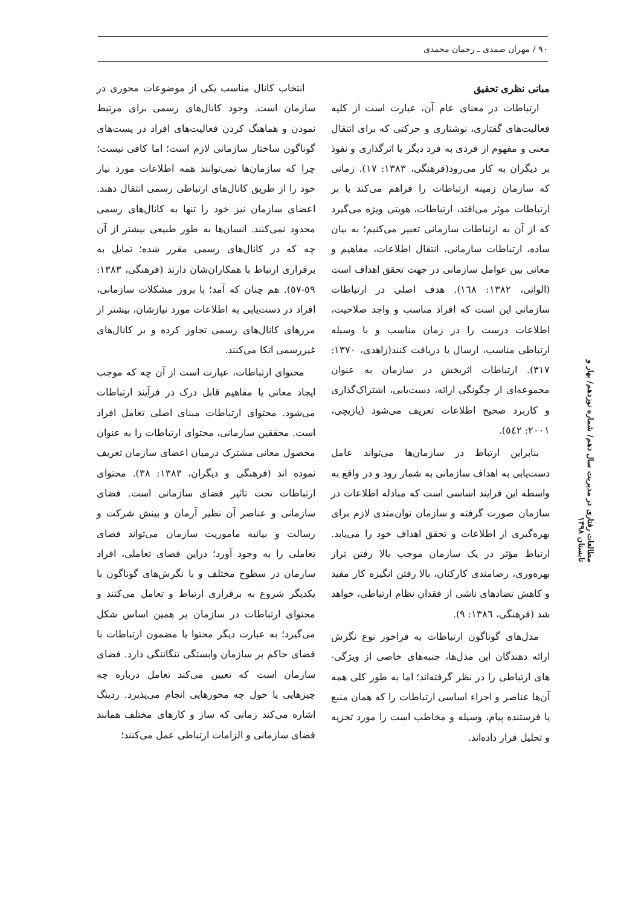۹۰ / مهران صمدی ـ رحمان محمدی
مبانی نظری تحقیق
ارتباطات در معنای عام آن، عبارت است از کلیه فعالیت‌های گفتاری، نوشتاری و حرکتی که برای انتقال معنی و مفهوم از فردی به فرد دیگر یا اثرگذاری و نفوذ بر دیگران به کار می‌رود(فرهنگی، ۱۳۸۳: ۱۷). زمانی که سازمان زمینه ارتباطات را فراهم می‌کند یا بر ارتباطات موثر می‌افتد، ارتباطات، هویتی ویژه می‌گیرد که از آن به ارتباطات سازمانی تعبیر می‌کنیم؛ به بیان ساده، ارتباطات سازمانی، انتقال اطلاعات، مفاهیم و معانی بین عوامل سازمانی در جهت تحقق اهداف است (الوانی، ۱۳۸۲: ۱٦۸). هدف اصلی در ارتباطات سازمانی این است که افراد مناسب و واجد صلاحیت، اطلاعات درست را در زمان مناسب و با وسیله ارتباطی مناسب، ارسال یا دریافت کنند(زاهدی، ۱۳۷۰: ۳۱۷). ارتباطات اثربخش در سازمان به عنوان مجموعه‌ای از چگونگی ارائه، دست‌یابی، اشتراک‌گذاری و کاربرد صحیح اطلاعات تعریف می‌شود (یازیچی، ۲۰۰۱: ٥٤۲).
بنابراین ارتباط در سازمان‌ها می‌تواند عامل دست‌یابی به اهداف سازمانی به شمار رود و در واقع به واسطه این فرایند اساسی است که مبادله اطلاعات در سازمان صورت گرفته و سازمان توان‌مندی لازم برای بهره‌گیری از اطلاعات و تحقق اهداف خود را می‌یابد. ارتباط مؤثر در یک سازمان موجب بالا رفتن تراز بهره‌وری، رضامندی کارکنان، بالا رفتن انگیزه کار مفید و کاهش تضادهای ناشی از فقدان نظام ارتباطی، خواهد شد (فرهنگی، ۱۳۸٦: ۹).
مدل‌های گوناگون ارتباطات به فراخور نوع نگرش ارائه دهندگان این مدل‌ها، جنبه‌های خاصی از ویژگی-های ارتباطی را در نظر گرفته‌اند؛ اما به طور کلی همه آن‌ها عناصر و اجزاء اساسی ارتباطات را که همان منبع یا فرستنده پیام، وسیله و مخاطب است را مورد تجزیه و تحلیل قرار داده‌اند.
انتخاب کانال مناسب یکی از موضوعات محوری در سازمان است. وجود کانال‌های رسمی برای مرتبط نمودن و هماهنگ کردن فعالیت‌های افراد در پست‌های گوناگون ساختار سازمانی لازم است؛ اما کافی نیست؛ چرا که سازمان‌ها نمی‌توانند همه اطلاعات مورد نیاز خود را از طریق کانال‌های ارتباطی رسمی انتقال دهند. اعضای سازمان نیز خود را تنها به کانال‌های رسمی محدود نمی‌کنند. انسان‌ها به طور طبیعی بیشتر از آن چه که در کانال‌های رسمی مقرر شده؛ تمایل به برقراری ارتباط با همکاران‌شان دارند (فرهنگی، ۱۳۸۳: ٥۹-٥۷). هم چنان که آمد؛ با بروز مشکلات سازمانی، افراد در دست‌یابی به اطلاعات مورد نیازشان، بیشتر از مرزهای کانال‌های رسمی تجاوز کرده و بر کانال‌های غیررسمی اتکا می‌کنند.
محتوای ارتباطات، عبارت است از آن چه که موجب ایجاد معانی یا مفاهیم قابل درک در فرآیند ارتباطات می‌شود. محتوای ارتباطات مبنای اصلی تعامل افراد است. محققین سازمانی، محتوای ارتباطات را به عنوان محصول معانی مشترک درمیان اعضای سازمان تعریف نموده اند (فرهنگی و دیگران، ۱۳۸۳: ۳۸). محتوای ارتباطات تحت تاثیر فضای سازمانی است. فضای سازمانی و عناصر آن نظیر آرمان و بینش شرکت و رسالت و بیانیه ماموریت سازمان می‌تواند فضای تعاملی را به وجود آورد؛ دراین فضای تعاملی، افراد سازمان در سطوح مختلف و با نگرش‌های گوناگون با یکدیگر شروع به برقراری ارتباط و تعامل می‌کنند و محتوای ارتباطات در سازمان بر همین اساس شکل می‌گیرد؛ به عبارت دیگر محتوا یا مضمون ارتباطات با فضای حاکم بر سازمان وابستگی تنگاتنگی دارد. فضای سازمان است که تعیین می‌کند تعامل درباره چه چیزهایی یا حول چه محورهایی انجام می‌پذیرد. ردینگ اشاره می‌کند زمانی که ساز و کارهای مختلف همانند فضای سازمانی و الزامات ارتباطی عمل می‌کنند؛
مطالعات رفتاری در مدیریت سال دهم/ شماره نوزدهم/ بهار و تابستان ۱۳۹۸